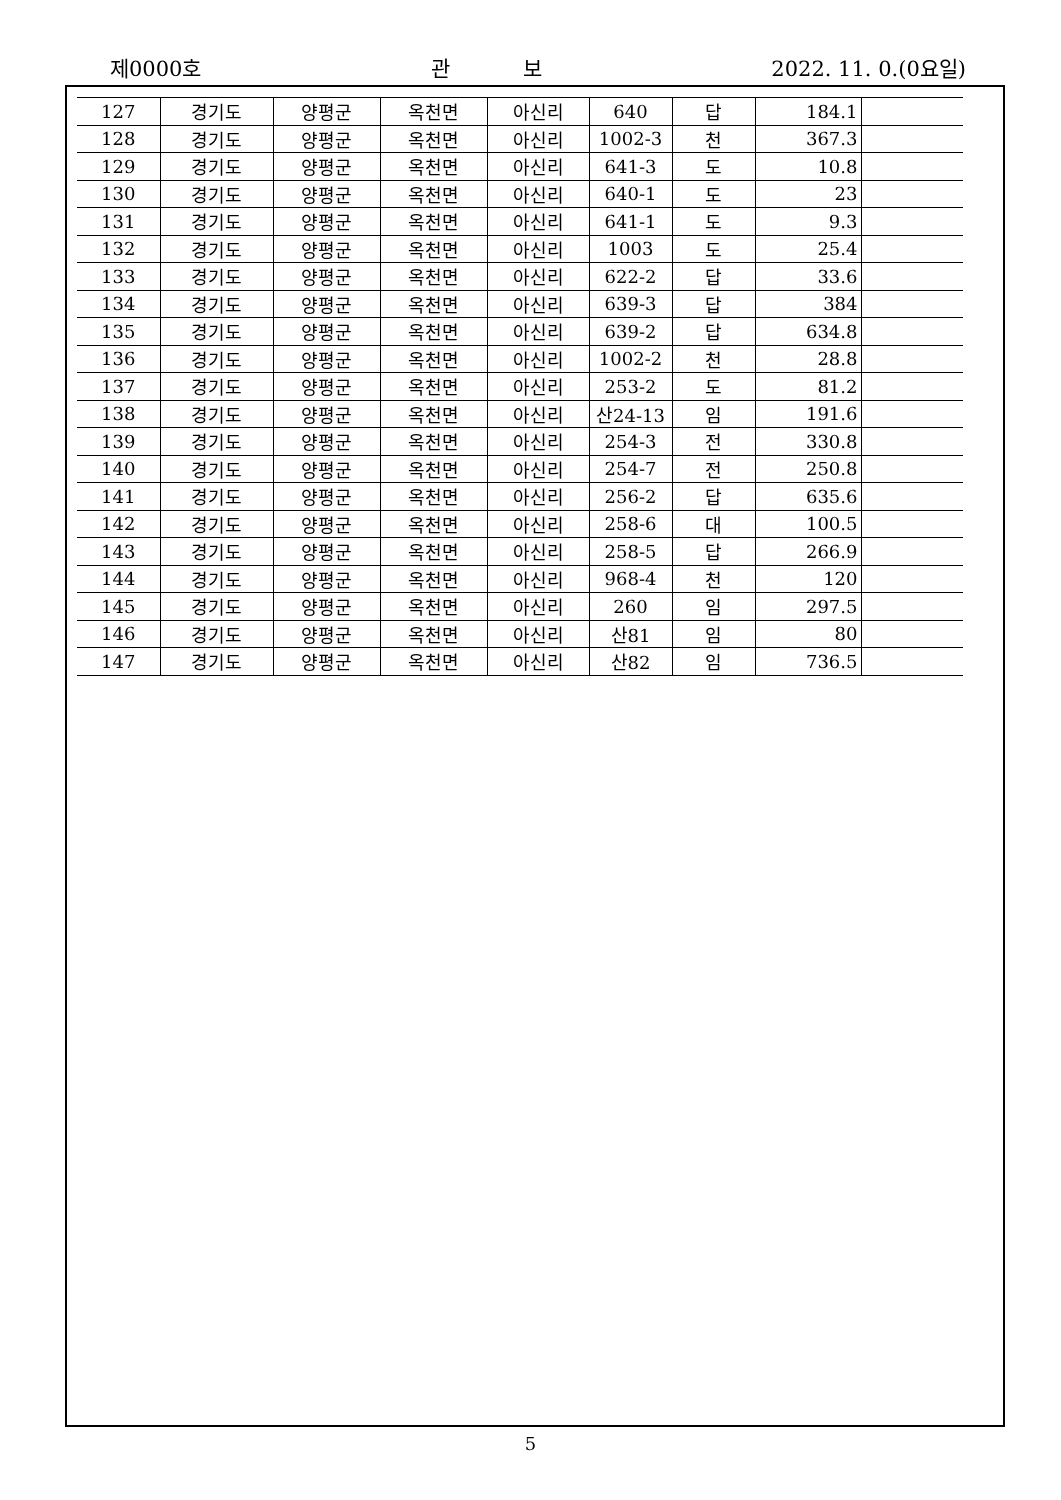제0000호 관 보 2022. 11. 0.(0요일)
| 127 | 경기도 | 양평군 | 옥천면 | 아신리 | 640 | 답 | 184.1 | |
| 128 | 경기도 | 양평군 | 옥천면 | 아신리 | 1002-3 | 천 | 367.3 | |
| 129 | 경기도 | 양평군 | 옥천면 | 아신리 | 641-3 | 도 | 10.8 | |
| 130 | 경기도 | 양평군 | 옥천면 | 아신리 | 640-1 | 도 | 23 | |
| 131 | 경기도 | 양평군 | 옥천면 | 아신리 | 641-1 | 도 | 9.3 | |
| 132 | 경기도 | 양평군 | 옥천면 | 아신리 | 1003 | 도 | 25.4 | |
| 133 | 경기도 | 양평군 | 옥천면 | 아신리 | 622-2 | 답 | 33.6 | |
| 134 | 경기도 | 양평군 | 옥천면 | 아신리 | 639-3 | 답 | 384 | |
| 135 | 경기도 | 양평군 | 옥천면 | 아신리 | 639-2 | 답 | 634.8 | |
| 136 | 경기도 | 양평군 | 옥천면 | 아신리 | 1002-2 | 천 | 28.8 | |
| 137 | 경기도 | 양평군 | 옥천면 | 아신리 | 253-2 | 도 | 81.2 | |
| 138 | 경기도 | 양평군 | 옥천면 | 아신리 | 산24-13 | 임 | 191.6 | |
| 139 | 경기도 | 양평군 | 옥천면 | 아신리 | 254-3 | 전 | 330.8 | |
| 140 | 경기도 | 양평군 | 옥천면 | 아신리 | 254-7 | 전 | 250.8 | |
| 141 | 경기도 | 양평군 | 옥천면 | 아신리 | 256-2 | 답 | 635.6 | |
| 142 | 경기도 | 양평군 | 옥천면 | 아신리 | 258-6 | 대 | 100.5 | |
| 143 | 경기도 | 양평군 | 옥천면 | 아신리 | 258-5 | 답 | 266.9 | |
| 144 | 경기도 | 양평군 | 옥천면 | 아신리 | 968-4 | 천 | 120 | |
| 145 | 경기도 | 양평군 | 옥천면 | 아신리 | 260 | 임 | 297.5 | |
| 146 | 경기도 | 양평군 | 옥천면 | 아신리 | 산81 | 임 | 80 | |
| 147 | 경기도 | 양평군 | 옥천면 | 아신리 | 산82 | 임 | 736.5 | |
5